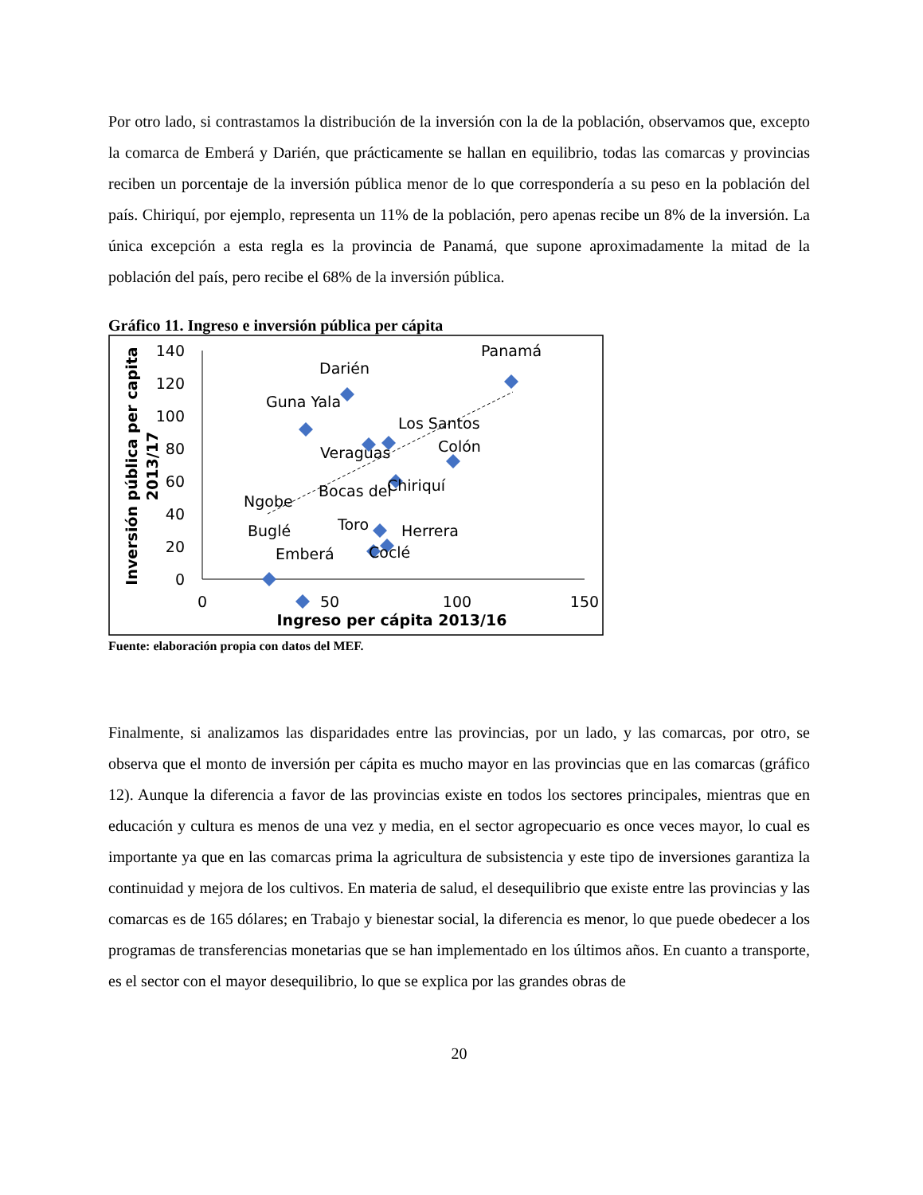Por otro lado, si contrastamos la distribución de la inversión con la de la población, observamos que, excepto la comarca de Emberá y Darién, que prácticamente se hallan en equilibrio, todas las comarcas y provincias reciben un porcentaje de la inversión pública menor de lo que correspondería a su peso en la población del país. Chiriquí, por ejemplo, representa un 11% de la población, pero apenas recibe un 8% de la inversión. La única excepción a esta regla es la provincia de Panamá, que supone aproximadamente la mitad de la población del país, pero recibe el 68% de la inversión pública.
Gráfico 11. Ingreso e inversión pública per cápita
0
20
40
60
80
100
120
140
0
50
100
150
Ingreso per cápita 2013/16
Inversión pública per capita
2013/17
Panamá
Darién
Guna Yala
Los Santos
Colón
Veraguas
Chiriquí
Bocas del
Ngobe
Toro
Herrera
Buglé
Emberá
Coclé
Fuente: elaboración propia con datos del MEF.
Finalmente, si analizamos las disparidades entre las provincias, por un lado, y las comarcas, por otro, se observa que el monto de inversión per cápita es mucho mayor en las provincias que en las comarcas (gráfico 12). Aunque la diferencia a favor de las provincias existe en todos los sectores principales, mientras que en educación y cultura es menos de una vez y media, en el sector agropecuario es once veces mayor, lo cual es importante ya que en las comarcas prima la agricultura de subsistencia y este tipo de inversiones garantiza la continuidad y mejora de los cultivos. En materia de salud, el desequilibrio que existe entre las provincias y las comarcas es de 165 dólares; en Trabajo y bienestar social, la diferencia es menor, lo que puede obedecer a los programas de transferencias monetarias que se han implementado en los últimos años. En cuanto a transporte, es el sector con el mayor desequilibrio, lo que se explica por las grandes obras de
20